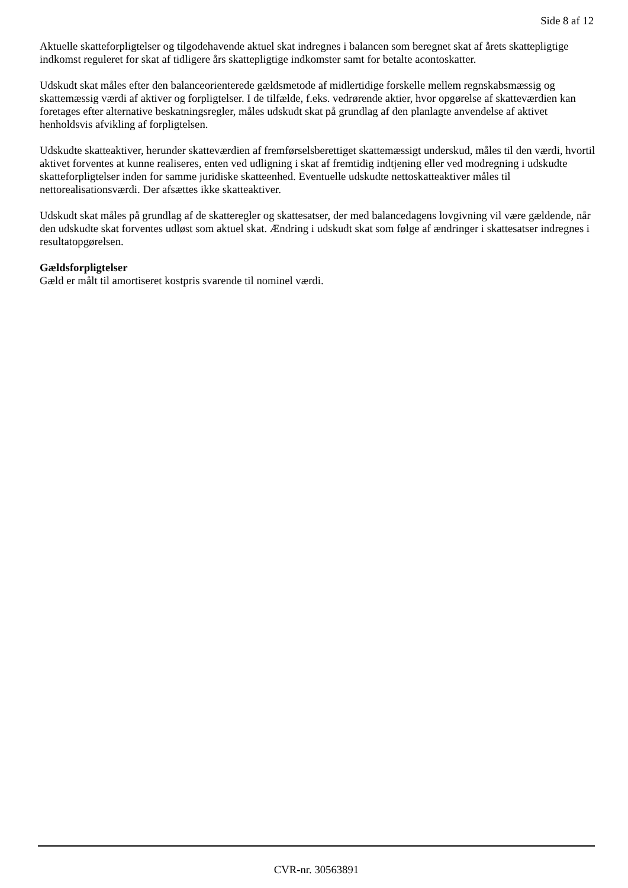Side 8 af 12
Aktuelle skatteforpligtelser og tilgodehavende aktuel skat indregnes i balancen som beregnet skat af årets skattepligtige indkomst reguleret for skat af tidligere års skattepligtige indkomster samt for betalte acontoskatter.
Udskudt skat måles efter den balanceorienterede gældsmetode af midlertidige forskelle mellem regnskabsmæssig og skattemæssig værdi af aktiver og forpligtelser. I de tilfælde, f.eks. vedrørende aktier, hvor opgørelse af skatteværdien kan foretages efter alternative beskatningsregler, måles udskudt skat på grundlag af den planlagte anvendelse af aktivet henholdsvis afvikling af forpligtelsen.
Udskudte skatteaktiver, herunder skatteværdien af fremførselsberettiget skattemæssigt underskud, måles til den værdi, hvortil aktivet forventes at kunne realiseres, enten ved udligning i skat af fremtidig indtjening eller ved modregning i udskudte skatteforpligtelser inden for samme juridiske skatteenhed. Eventuelle udskudte nettoskatteaktiver måles til nettorealisationsværdi. Der afsættes ikke skatteaktiver.
Udskudt skat måles på grundlag af de skatteregler og skattesatser, der med balancedagens lovgivning vil være gældende, når den udskudte skat forventes udløst som aktuel skat. Ændring i udskudt skat som følge af ændringer i skattesatser indregnes i resultatopgørelsen.
Gældsforpligtelser
Gæld er målt til amortiseret kostpris svarende til nominel værdi.
CVR-nr. 30563891